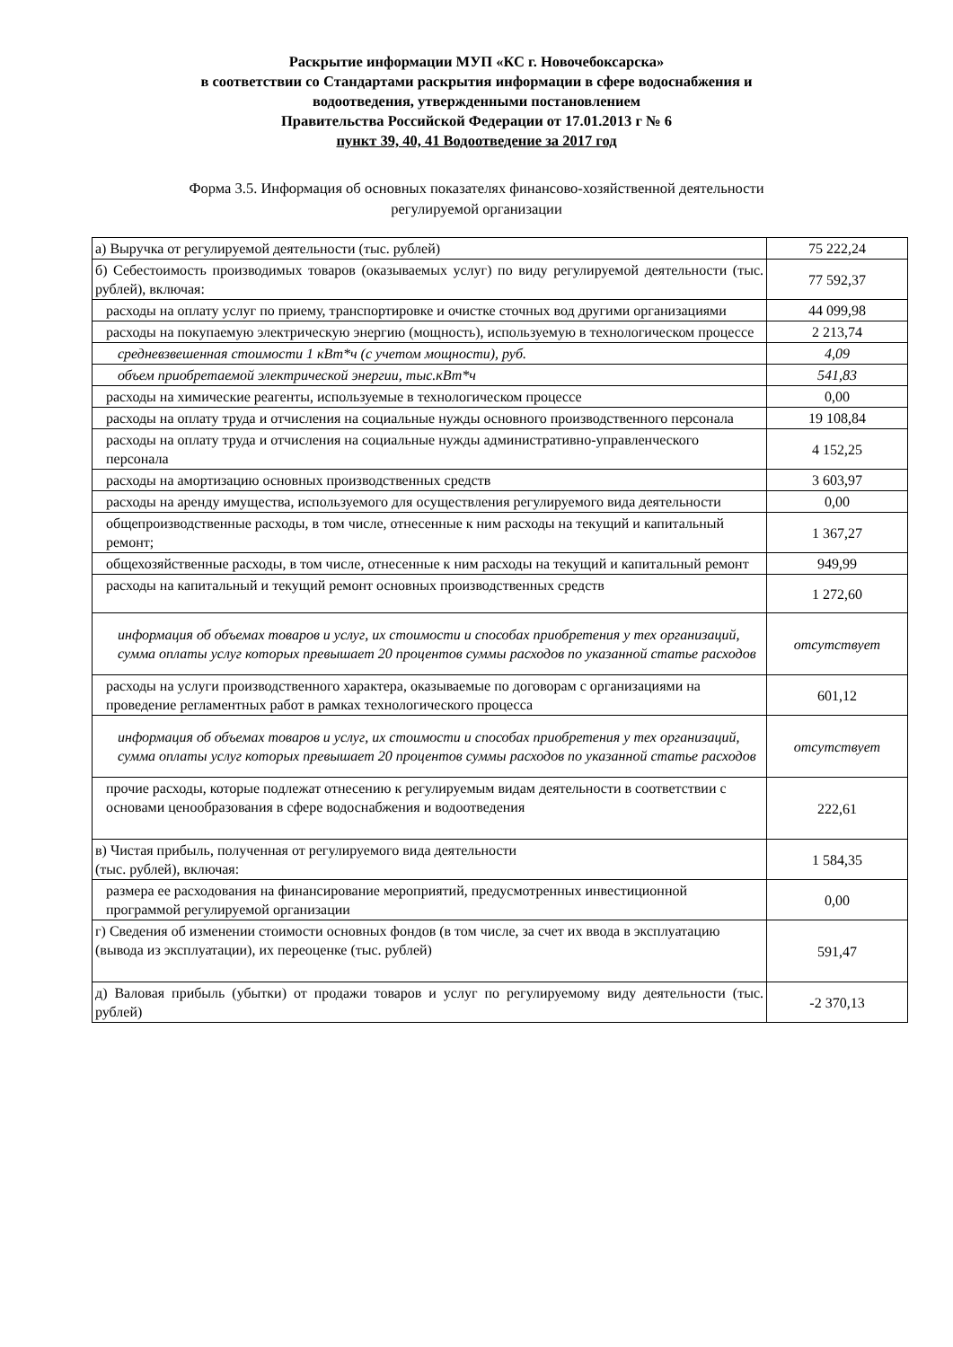Раскрытие информации МУП «КС г. Новочебоксарска»
в соответствии со Стандартами раскрытия информации в сфере водоснабжения и
водоотведения, утвержденными постановлением
Правительства Российской Федерации от 17.01.2013 г № 6
пункт 39, 40, 41 Водоотведение за 2017 год
Форма 3.5. Информация об основных показателях финансово-хозяйственной деятельности
регулируемой организации
| а) Выручка от регулируемой деятельности (тыс. рублей) | 75 222,24 |
| б) Себестоимость производимых товаров (оказываемых услуг) по виду регулируемой деятельности (тыс. рублей), включая: | 77 592,37 |
| расходы на оплату услуг по приему, транспортировке и очистке сточных вод другими организациями | 44 099,98 |
| расходы на покупаемую электрическую энергию (мощность), используемую в технологическом процессе | 2 213,74 |
| средневзвешенная стоимости 1 кВт*ч (с учетом мощности), руб. | 4,09 |
| объем приобретаемой электрической энергии, тыс.кВт*ч | 541,83 |
| расходы на химические реагенты, используемые в технологическом процессе | 0,00 |
| расходы на оплату труда и отчисления на социальные нужды основного производственного персонала | 19 108,84 |
| расходы на оплату труда и отчисления на социальные нужды административно-управленческого персонала | 4 152,25 |
| расходы на амортизацию основных производственных средств | 3 603,97 |
| расходы на аренду имущества, используемого для осуществления регулируемого вида деятельности | 0,00 |
| общепроизводственные расходы, в том числе, отнесенные к ним расходы на текущий и капитальный ремонт; | 1 367,27 |
| общехозяйственные расходы, в том числе, отнесенные к ним расходы на текущий и капитальный ремонт | 949,99 |
| расходы на капитальный и текущий ремонт основных производственных средств | 1 272,60 |
| информация об объемах товаров и услуг, их стоимости и способах приобретения у тех организаций, сумма оплаты услуг которых превышает 20 процентов суммы расходов по указанной статье расходов | отсутствует |
| расходы на услуги производственного характера, оказываемые по договорам с организациями на проведение регламентных работ в рамках технологического процесса | 601,12 |
| информация об объемах товаров и услуг, их стоимости и способах приобретения у тех организаций, сумма оплаты услуг которых превышает 20 процентов суммы расходов по указанной статье расходов | отсутствует |
| прочие расходы, которые подлежат отнесению к регулируемым видам деятельности в соответствии с основами ценообразования в сфере водоснабжения и водоотведения | 222,61 |
| в) Чистая прибыль, полученная от регулируемого вида деятельности (тыс. рублей), включая: | 1 584,35 |
| размера ее расходования на финансирование мероприятий, предусмотренных инвестиционной программой регулируемой организации | 0,00 |
| г) Сведения об изменении стоимости основных фондов (в том числе, за счет их ввода в эксплуатацию (вывода из эксплуатации), их переоценке (тыс. рублей) | 591,47 |
| д) Валовая прибыль (убытки) от продажи товаров и услуг по регулируемому виду деятельности (тыс. рублей) | -2 370,13 |